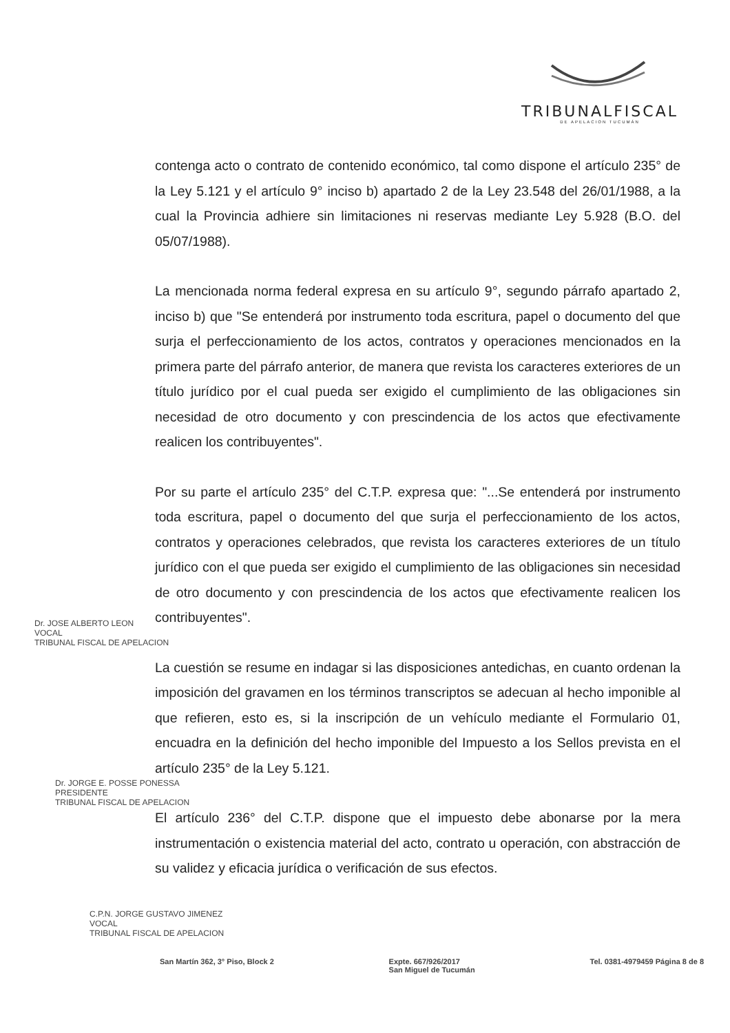TRIBUNALFISCAL
DE APELACION TUCUMÁN
contenga acto o contrato de contenido económico, tal como dispone el artículo 235° de la Ley 5.121 y el artículo 9° inciso b) apartado 2 de la Ley 23.548 del 26/01/1988, a la cual la Provincia adhiere sin limitaciones ni reservas mediante Ley 5.928 (B.O. del 05/07/1988).
La mencionada norma federal expresa en su artículo 9°, segundo párrafo apartado 2, inciso b) que "Se entenderá por instrumento toda escritura, papel o documento del que surja el perfeccionamiento de los actos, contratos y operaciones mencionados en la primera parte del párrafo anterior, de manera que revista los caracteres exteriores de un título jurídico por el cual pueda ser exigido el cumplimiento de las obligaciones sin necesidad de otro documento y con prescindencia de los actos que efectivamente realicen los contribuyentes".
Por su parte el artículo 235° del C.T.P. expresa que: "...Se entenderá por instrumento toda escritura, papel o documento del que surja el perfeccionamiento de los actos, contratos y operaciones celebrados, que revista los caracteres exteriores de un título jurídico con el que pueda ser exigido el cumplimiento de las obligaciones sin necesidad de otro documento y con prescindencia de los actos que efectivamente realicen los contribuyentes".
La cuestión se resume en indagar si las disposiciones antedichas, en cuanto ordenan la imposición del gravamen en los términos transcriptos se adecuan al hecho imponible al que refieren, esto es, si la inscripción de un vehículo mediante el Formulario 01, encuadra en la definición del hecho imponible del Impuesto a los Sellos prevista en el artículo 235° de la Ley 5.121.
El artículo 236° del C.T.P. dispone que el impuesto debe abonarse por la mera instrumentación o existencia material del acto, contrato u operación, con abstracción de su validez y eficacia jurídica o verificación de sus efectos.
Dr. JOSE ALBERTO LEON
VOCAL
TRIBUNAL FISCAL DE APELACION
Dr. JORGE E. POSSE PONESSA
PRESIDENTE
TRIBUNAL FISCAL DE APELACION
C.P.N. JORGE GUSTAVO JIMENEZ
VOCAL
TRIBUNAL FISCAL DE APELACION
San Martín 362, 3° Piso, Block 2 Expte. 667/926/2017
San Miguel de Tucumán Tel. 0381-4979459 Página 8 de 8